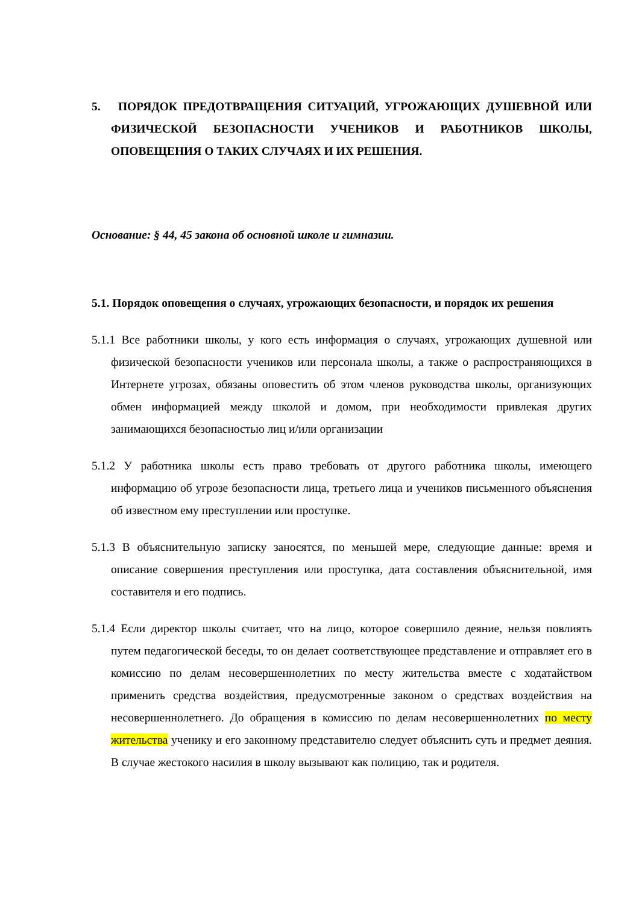5. ПОРЯДОК ПРЕДОТВРАЩЕНИЯ СИТУАЦИЙ, УГРОЖАЮЩИХ ДУШЕВНОЙ ИЛИ ФИЗИЧЕСКОЙ БЕЗОПАСНОСТИ УЧЕНИКОВ И РАБОТНИКОВ ШКОЛЫ, ОПОВЕЩЕНИЯ О ТАКИХ СЛУЧАЯХ И ИХ РЕШЕНИЯ.
Основание: § 44, 45 закона об основной школе и гимназии.
5.1. Порядок оповещения о случаях, угрожающих безопасности, и порядок их решения
5.1.1 Все работники школы, у кого есть информация о случаях, угрожающих душевной или физической безопасности учеников или персонала школы, а также о распространяющихся в Интернете угрозах, обязаны оповестить об этом членов руководства школы, организующих обмен информацией между школой и домом, при необходимости привлекая других занимающихся безопасностью лиц и/или организации
5.1.2 У работника школы есть право требовать от другого работника школы, имеющего информацию об угрозе безопасности лица, третьего лица и учеников письменного объяснения об известном ему преступлении или проступке.
5.1.3 В объяснительную записку заносятся, по меньшей мере, следующие данные: время и описание совершения преступления или проступка, дата составления объяснительной, имя составителя и его подпись.
5.1.4 Если директор школы считает, что на лицо, которое совершило деяние, нельзя повлиять путем педагогической беседы, то он делает соответствующее представление и отправляет его в комиссию по делам несовершеннолетних по месту жительства вместе с ходатайством применить средства воздействия, предусмотренные законом о средствах воздействия на несовершеннолетнего. До обращения в комиссию по делам несовершеннолетних по месту жительства ученику и его законному представителю следует объяснить суть и предмет деяния. В случае жестокого насилия в школу вызывают как полицию, так и родителя.